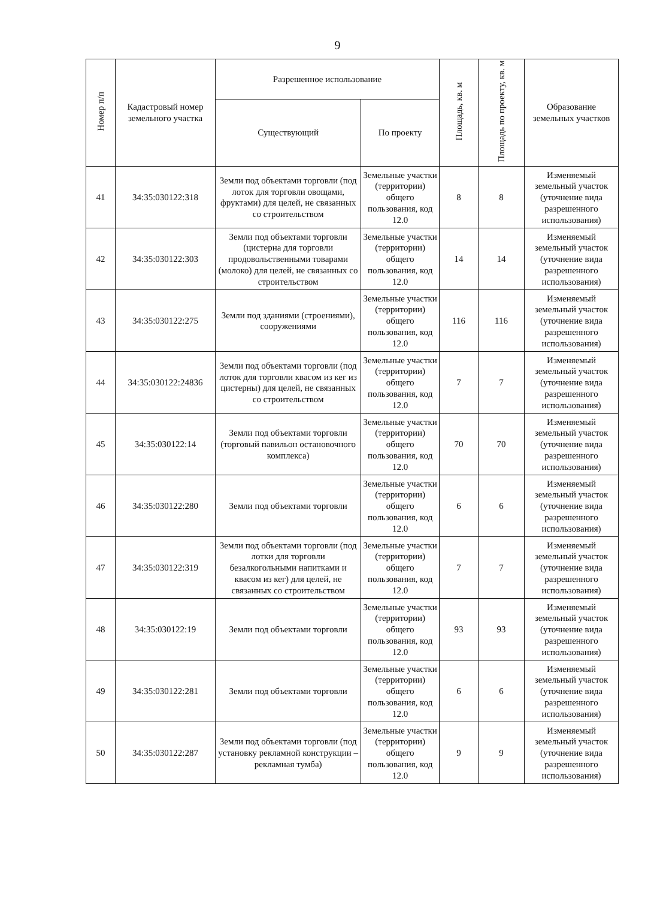9
| Номер п/п | Кадастровый номер земельного участка | Разрешенное использование | | Площадь, кв. м | Площадь по проекту, кв. м | Образование земельных участков |
| --- | --- | --- | --- | --- | --- | --- |
| | | Существующий | По проекту | | | |
| 41 | 34:35:030122:318 | Земли под объектами торговли (под лоток для торговли овощами, фруктами) для целей, не связанных со строительством | Земельные участки (территории) общего пользования, код 12.0 | 8 | 8 | Изменяемый земельный участок (уточнение вида разрешенного использования) |
| 42 | 34:35:030122:303 | Земли под объектами торговли (цистерна для торговли продовольственными товарами (молоко) для целей, не связанных со строительством | Земельные участки (территории) общего пользования, код 12.0 | 14 | 14 | Изменяемый земельный участок (уточнение вида разрешенного использования) |
| 43 | 34:35:030122:275 | Земли под зданиями (строениями), сооружениями | Земельные участки (территории) общего пользования, код 12.0 | 116 | 116 | Изменяемый земельный участок (уточнение вида разрешенного использования) |
| 44 | 34:35:030122:24836 | Земли под объектами торговли (под лоток для торговли квасом из кег из цистерны) для целей, не связанных со строительством | Земельные участки (территории) общего пользования, код 12.0 | 7 | 7 | Изменяемый земельный участок (уточнение вида разрешенного использования) |
| 45 | 34:35:030122:14 | Земли под объектами торговли (торговый павильон остановочного комплекса) | Земельные участки (территории) общего пользования, код 12.0 | 70 | 70 | Изменяемый земельный участок (уточнение вида разрешенного использования) |
| 46 | 34:35:030122:280 | Земли под объектами торговли | Земельные участки (территории) общего пользования, код 12.0 | 6 | 6 | Изменяемый земельный участок (уточнение вида разрешенного использования) |
| 47 | 34:35:030122:319 | Земли под объектами торговли (под лотки для торговли безалкогольными напитками и квасом из кег) для целей, не связанных со строительством | Земельные участки (территории) общего пользования, код 12.0 | 7 | 7 | Изменяемый земельный участок (уточнение вида разрешенного использования) |
| 48 | 34:35:030122:19 | Земли под объектами торговли | Земельные участки (территории) общего пользования, код 12.0 | 93 | 93 | Изменяемый земельный участок (уточнение вида разрешенного использования) |
| 49 | 34:35:030122:281 | Земли под объектами торговли | Земельные участки (территории) общего пользования, код 12.0 | 6 | 6 | Изменяемый земельный участок (уточнение вида разрешенного использования) |
| 50 | 34:35:030122:287 | Земли под объектами торговли (под установку рекламной конструкции – рекламная тумба) | Земельные участки (территории) общего пользования, код 12.0 | 9 | 9 | Изменяемый земельный участок (уточнение вида разрешенного использования) |